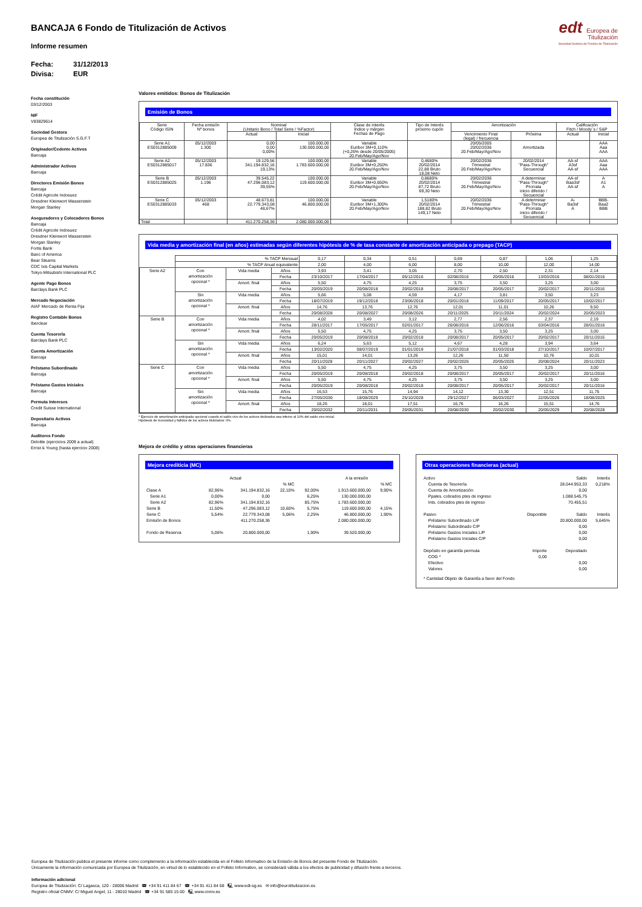edt Europea de
Titulización
Sociedad Gestora de Fondos de Titulización
BANCAJA 6 Fondo de Titulización de Activos
Informe resumen
Fecha: 31/12/2013 Divisa: EUR
Fecha constitución
03/12/2003
NIF
V83829614
Sociedad Gestora
Europea de Titulización S.G.F.T
Originador/Cedente Activos
Bancaja
Administrador Activos
Bancaja
Directores Emisión Bonos
Bancaja
Crédit Agricole Indosuez
Dresdner Kleinwort Wasserstein
Morgan Stanley
Aseguradores y Colocadores Bonos
Bancaja
Crédit Agricole Indosuez
Dresdner Kleinwort Wasserstein
Morgan Stanley
Fortis Bank
Banc of America
Bear Stearns
CDC Ixis Capital Markets
Tokyo-Mitsubishi International PLC
Agente Pago Bonos
Barclays Bank PLC
Mercado Negociación
AIAF Mercado de Renta Fija
Registro Contable Bonos
Iberclear
Cuenta Tesorería
Barclays Bank PLC
Cuenta Amortización
Bancaja
Préstamo Subordinado
Bancaja
Préstamo Gastos Iniciales
Bancaja
Permuta Intereses
Credit Suisse International
Depositario Activos
Bancaja
Auditores Fondo
Deloitte (ejercicios 2009 a actual)
Ernst & Young (hasta ejercicio 2008)
Valores emitidos: Bonos de Titulización
Emisión de Bonos
| Serie Código ISIN | Fecha emisión Nº bonos | Nominal (Unitario Bono / Total Serie / %Factor) | | Clase de interés Índice y márgen Fechas de Pago | Tipo de Interés próximo cupón | Amortización | | Calificación Fitch / Moody´s / S&P | |
| --- | --- | --- | --- | --- | --- | --- | --- | --- | --- |
| | | Actual | Inicial | | | Vencimiento Final (legal) / frecuencia | Próxima | Actual | Inicial |
| Serie A1 ES0312885009 | 05/12/2003 1.300 | 0,00 0,00 0,00% | 100.000,00 130.000.000,00 | Variable Euribor 3M+0,110% (+0,26% desde 20/05/2005) 20.Feb/May/Ago/Nov | | 20/05/2005 20/02/2036 20.Feb/May/Ago/Nov | Amortizada | | AAA Aaa AAA |
| Serie A2 ES0312885017 | 05/12/2003 17.836 | 19.129,56 341.194.832,16 19,13% | 100.000,00 1.783.600.000,00 | Variable Euribor 3M+0,250% 20.Feb/May/Ago/Nov | 0,4680% 20/02/2014 22,88 Bruto 18,08 Neto | 20/02/2036 Trimestral 20.Feb/May/Ago/Nov | 20/02/2014 "Pass-Through" Secuencial | AA-sf A3sf AA-sf | AAA Aaa AAA |
| Serie B ES0312885025 | 05/12/2003 1.196 | 39.545,22 47.296.083,12 39,55% | 100.000,00 119.600.000,00 | Variable Euribor 3M+0,650% 20.Feb/May/Ago/Nov | 0,8680% 20/02/2014 87,72 Bruto 69,30 Neto | 20/02/2036 Trimestral 20.Feb/May/Ago/Nov | A determinar "Pass-Through" Prorrata inicio diferido / Secuencial | AA-sf Baa3sf AA-sf | A A1 A |
| Serie C ES0312885033 | 05/12/2003 468 | 48.673,81 22.779.343,08 48,67% | 100.000,00 46.800.000,00 | Variable Euribor 3M+1,300% 20.Feb/May/Ago/Nov | 1,5180% 20/02/2014 188,82 Bruto 149,17 Neto | 20/02/2036 Trimestral 20.Feb/May/Ago/Nov | A determinar "Pass-Through" Prorrata inicio diferido / Secuencial | A- Ba3sf A | BBB- Baa2 BBB |
| Total | | 411.270.258,36 | 2.080.000.000,00 | | | | | | |
Vida media y amortización final (en años) estimadas según diferentes hipótesis de % de tasa constante de amortización anticipada o prepago (TACP)
| | % TACP Mensual | | | 0,17 | 0,34 | 0,51 | 0,69 | 0,87 | 1,06 | 1,25 |
| | % TACP Anual equivalente | | | 2,00 | 4,00 | 6,00 | 8,00 | 10,00 | 12,00 | 14,00 |
| Serie A2 | Con amortización opcional * | Vida media | Años | 3,93 | 3,41 | 3,05 | 2,70 | 2,50 | 2,31 | 2,14 |
| | | | Fecha | 23/10/2017 | 17/04/2017 | 05/12/2016 | 02/08/2016 | 20/05/2016 | 13/03/2016 | 08/01/2016 |
| | | Amort. final | Años | 5,50 | 4,75 | 4,25 | 3,75 | 3,50 | 3,25 | 3,00 |
| | | | Fecha | 20/05/2019 | 20/08/2018 | 20/02/2018 | 20/08/2017 | 20/05/2017 | 20/02/2017 | 20/11/2016 |
| | Sin amortización opcional * | Vida media | Años | 5,66 | 5,08 | 4,59 | 4,17 | 3,81 | 3,50 | 3,23 |
| | | | Fecha | 18/07/2019 | 19/12/2018 | 23/06/2018 | 20/01/2018 | 11/09/2017 | 20/05/2017 | 10/02/2017 |
| | | Amort. final | Años | 14,76 | 13,76 | 12,76 | 12,01 | 11,01 | 10,26 | 9,50 |
| | | | Fecha | 20/08/2028 | 20/08/2027 | 20/08/2026 | 20/11/2025 | 20/11/2024 | 20/02/2024 | 20/05/2023 |
| Serie B | Con amortización opcional * | Vida media | Años | 4,02 | 3,49 | 3,12 | 2,77 | 2,56 | 2,37 | 2,19 |
| | | | Fecha | 28/11/2017 | 17/05/2017 | 02/01/2017 | 26/08/2016 | 12/06/2016 | 03/04/2016 | 28/01/2016 |
| | | Amort. final | Años | 5,50 | 4,75 | 4,25 | 3,75 | 3,50 | 3,25 | 3,00 |
| | | | Fecha | 20/05/2019 | 20/08/2018 | 20/02/2018 | 20/08/2017 | 20/05/2017 | 20/02/2017 | 20/11/2016 |
| | Sin amortización opcional * | Vida media | Años | 6,24 | 5,63 | 5,12 | 4,67 | 4,28 | 3,94 | 3,64 |
| | | | Fecha | 13/02/2020 | 08/07/2019 | 01/01/2019 | 21/07/2018 | 01/03/2018 | 27/10/2017 | 10/07/2017 |
| | | Amort. final | Años | 15,01 | 14,01 | 13,26 | 12,26 | 11,50 | 10,76 | 10,01 |
| | | | Fecha | 20/11/2028 | 20/11/2027 | 20/02/2027 | 20/02/2026 | 20/05/2025 | 20/08/2024 | 20/11/2023 |
| Serie C | Con amortización opcional * | Vida media | Años | 5,50 | 4,75 | 4,25 | 3,75 | 3,50 | 3,25 | 3,00 |
| | | | Fecha | 20/05/2019 | 20/08/2018 | 20/02/2018 | 20/08/2017 | 20/05/2017 | 20/02/2017 | 20/11/2016 |
| | | Amort. final | Años | 5,50 | 4,75 | 4,25 | 3,75 | 3,50 | 3,25 | 3,00 |
| | | | Fecha | 20/05/2019 | 20/08/2018 | 20/02/2018 | 20/08/2017 | 20/05/2017 | 20/02/2017 | 20/11/2016 |
| | Sin amortización opcional * | Vida media | Años | 16,53 | 15,76 | 14,94 | 14,12 | 13,30 | 12,51 | 11,75 |
| | | | Fecha | 27/05/2030 | 18/08/2029 | 25/10/2028 | 29/12/2027 | 06/03/2027 | 22/05/2026 | 18/08/2025 |
| | | Amort. final | Años | 18,26 | 18,01 | 17,51 | 16,76 | 16,26 | 15,51 | 14,76 |
| | | | Fecha | 20/02/2032 | 20/11/2031 | 20/05/2031 | 20/08/2030 | 20/02/2030 | 20/05/2029 | 20/08/2028 |
* Ejercicio de amortización anticipada opcional cuando el saldo vivo de los activos titulizados sea inferior al 10% del saldo vivo inicial.
Hipótesis de morosidad y fallidos de los activos titulizados: 0%.
Mejora de crédito y otras operaciones financieras
Mejora crediticia (MC)
| | Actual | | | | A la emisión | |
| | | | % MC | | | % MC |
| Clase A | 82,96% | 341.194.832,16 | 22,10% | 92,00% | 1.913.600.000,00 | 9,90% |
| Serie A1 | 0,00% | 0,00 | | 6,25% | 130.000.000,00 | |
| Serie A2 | 82,96% | 341.194.832,16 | | 85,75% | 1.783.600.000,00 | |
| Serie B | 11,50% | 47.296.083,12 | 10,60% | 5,75% | 119.600.000,00 | 4,15% |
| Serie C | 5,54% | 22.779.343,08 | 5,06% | 2,25% | 46.800.000,00 | 1,90% |
| Emisión de Bonos | | 411.270.258,36 | | | 2.080.000.000,00 | |
| Fondo de Reserva | 5,06% | 20.800.000,00 | | 1,90% | 39.520.000,00 | |
Otras operaciones financieras (actual)
| Activo | | Saldo | Interés |
| Cuenta de Tesorería | | 28.044.953,33 | 0,218% |
| Cuenta de Amortización | | 0,00 | |
| Ppales. cobrados ptes de ingreso | | 1.088.545,75 | |
| Ints. cobrados ptes de ingreso | | 70.455,51 | |
| Pasivo | Disponible | Saldo | Interés |
| Préstamo Subordinado L/P | | 20.800.000,00 | 5,645% |
| Préstamo Subordinado C/P | | 0,00 | |
| Préstamo Gastos Iniciales L/P | | 0,00 | |
| Préstamo Gastos Iniciales C/P | | 0,00 | |
| Depósito en garantía permuta | Importe | Depositado | |
| COG * | 0,00 | | |
| Efectivo | | 0,00 | |
| Valores | | 0,00 | |
| * Cantidad Objeto de Garantía a favor del Fondo | | | |
Europea de Titulización publica el presente informe como complemento a la información establecida en el Folleto Informativo de la Emisión de Bonos del presente Fondo de Titulización.
Únicamente la información comunicada por Europea de Titulización, en virtud de lo establecido en el Folleto Informativo, se considerará válida a los efectos de publicidad y difusión frente a terceros.
Información adicional
Europea de Titulización: C/ Lagasca, 120 - 28006 Madrid ☎ +34 91 411 84 67 ☎ +34 91 411 84 68 🖳 www.edt-sg.es ✉ info@eurotitulizacion.es
Registro oficial CNMV: C/ Miguel Angel, 11 - 28010 Madrid ☎ +34 91 585 15 00 🖳 www.cnmv.es